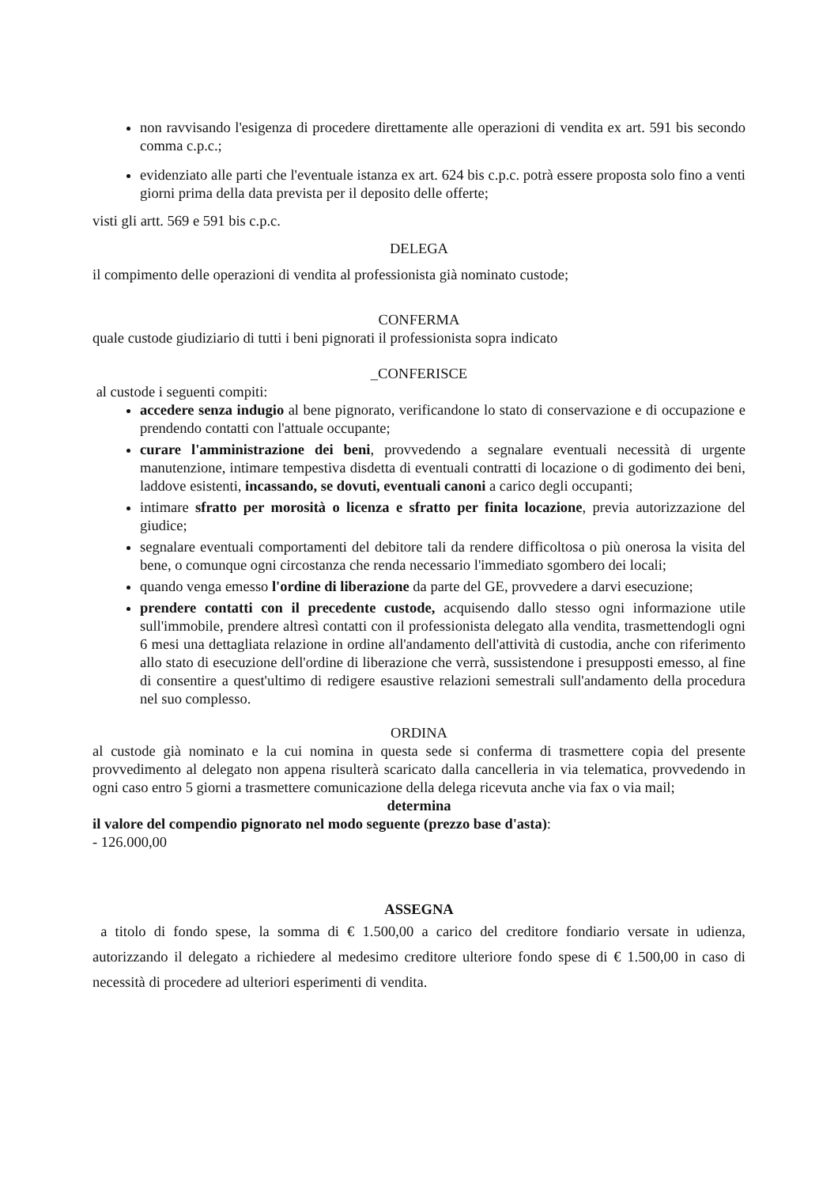non ravvisando l'esigenza di procedere direttamente alle operazioni di vendita ex art. 591 bis secondo comma c.p.c.;
evidenziato alle parti che l'eventuale istanza ex art. 624 bis c.p.c. potrà essere proposta solo fino a venti giorni prima della data prevista per il deposito delle offerte;
visti gli artt. 569 e 591 bis c.p.c.
DELEGA
il compimento delle operazioni di vendita al professionista già nominato custode;
CONFERMA
quale custode giudiziario di tutti i beni pignorati il professionista sopra indicato
_CONFERISCE
al custode i seguenti compiti:
accedere senza indugio al bene pignorato, verificandone lo stato di conservazione e di occupazione e prendendo contatti con l'attuale occupante;
curare l'amministrazione dei beni, provvedendo a segnalare eventuali necessità di urgente manutenzione, intimare tempestiva disdetta di eventuali contratti di locazione o di godimento dei beni, laddove esistenti, incassando, se dovuti, eventuali canoni a carico degli occupanti;
intimare sfratto per morosità o licenza e sfratto per finita locazione, previa autorizzazione del giudice;
segnalare eventuali comportamenti del debitore tali da rendere difficoltosa o più onerosa la visita del bene, o comunque ogni circostanza che renda necessario l'immediato sgombero dei locali;
quando venga emesso l'ordine di liberazione da parte del GE, provvedere a darvi esecuzione;
prendere contatti con il precedente custode, acquisendo dallo stesso ogni informazione utile sull'immobile, prendere altresì contatti con il professionista delegato alla vendita, trasmettendogli ogni 6 mesi una dettagliata relazione in ordine all'andamento dell'attività di custodia, anche con riferimento allo stato di esecuzione dell'ordine di liberazione che verrà, sussistendone i presupposti emesso, al fine di consentire a quest'ultimo di redigere esaustive relazioni semestrali sull'andamento della procedura nel suo complesso.
ORDINA
al custode già nominato e la cui nomina in questa sede si conferma di trasmettere copia del presente provvedimento al delegato non appena risulterà scaricato dalla cancelleria in via telematica, provvedendo in ogni caso entro 5 giorni a trasmettere comunicazione della delega ricevuta anche via fax o via mail;
determina
il valore del compendio pignorato nel modo seguente (prezzo base d'asta):
- 126.000,00
ASSEGNA
a titolo di fondo spese, la somma di € 1.500,00 a carico del creditore fondiario versate in udienza, autorizzando il delegato a richiedere al medesimo creditore ulteriore fondo spese di € 1.500,00 in caso di necessità di procedere ad ulteriori esperimenti di vendita.